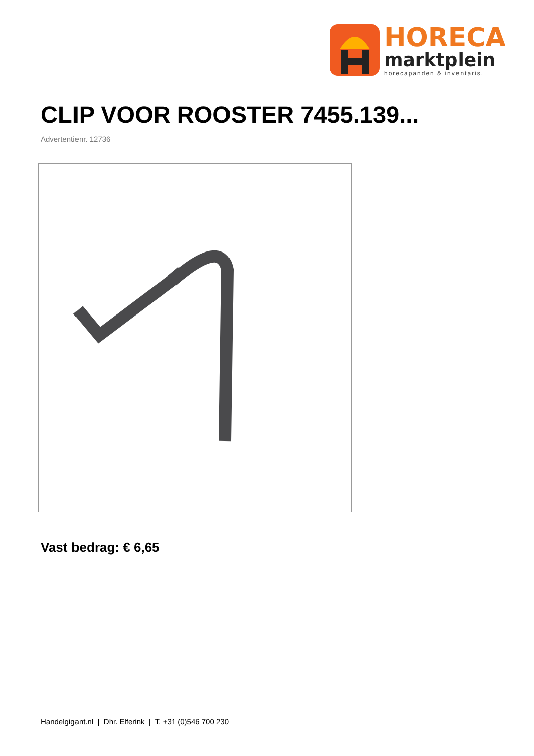HORECA
marktplein
horecapanden & inventaris.
CLIP VOOR ROOSTER 7455.139...
Advertentienr. 12736
Vast bedrag: € 6,65
Handelgigant.nl | Dhr. Elferink | T. +31 (0)546 700 230